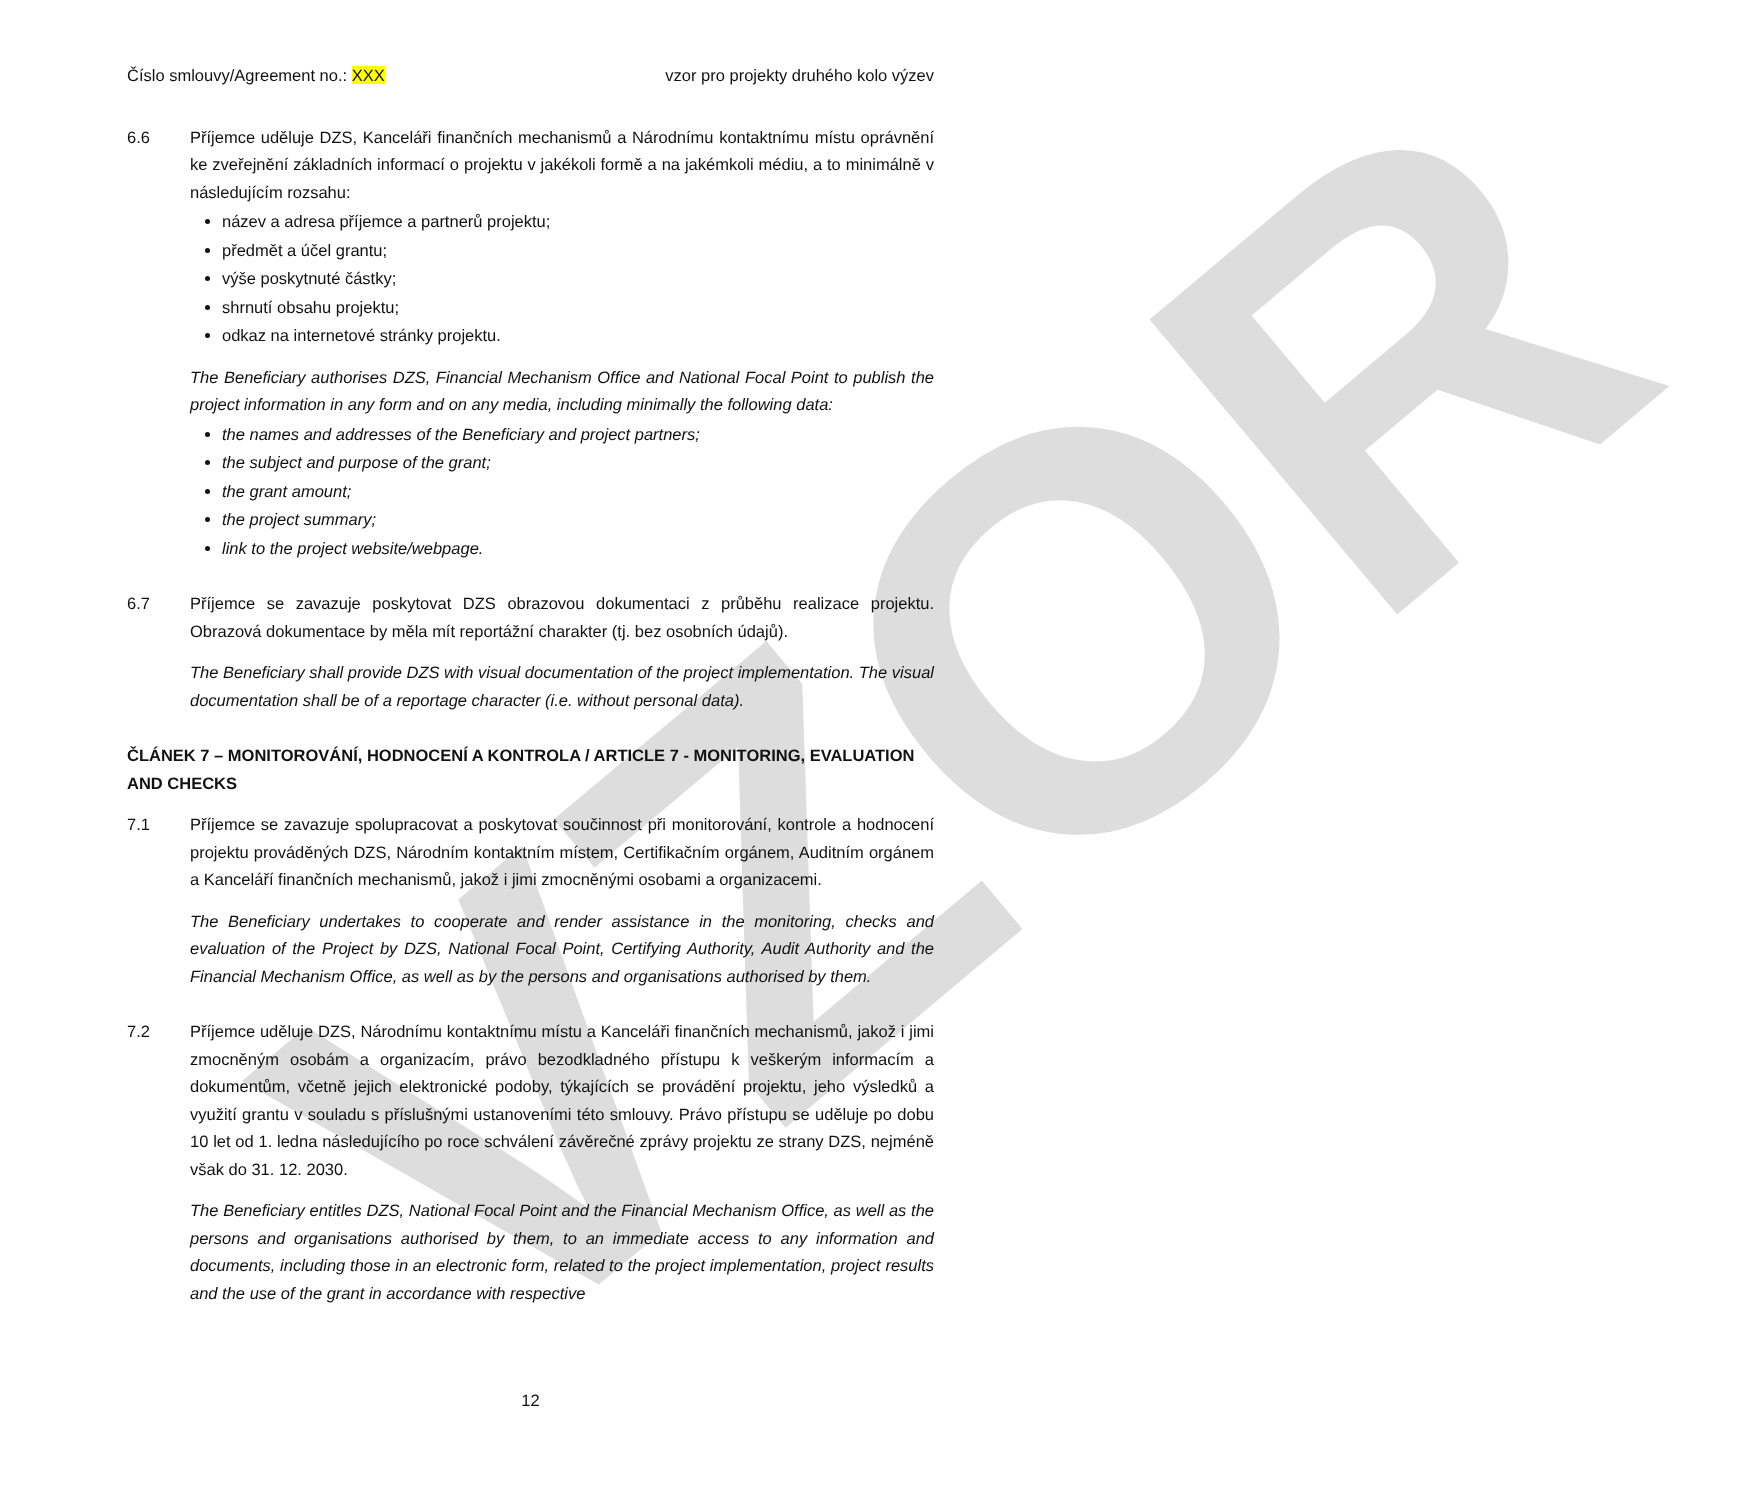VZOR
Číslo smlouvy/Agreement no.: XXX vzor pro projekty druhého kolo výzev
6.6 Příjemce uděluje DZS, Kanceláři finančních mechanismů a Národnímu kontaktnímu místu oprávnění ke zveřejnění základních informací o projektu v jakékoli formě a na jakémkoli médiu, a to minimálně v následujícím rozsahu:
název a adresa příjemce a partnerů projektu;
předmět a účel grantu;
výše poskytnuté částky;
shrnutí obsahu projektu;
odkaz na internetové stránky projektu.
The Beneficiary authorises DZS, Financial Mechanism Office and National Focal Point to publish the project information in any form and on any media, including minimally the following data:
the names and addresses of the Beneficiary and project partners;
the subject and purpose of the grant;
the grant amount;
the project summary;
link to the project website/webpage.
6.7 Příjemce se zavazuje poskytovat DZS obrazovou dokumentaci z průběhu realizace projektu. Obrazová dokumentace by měla mít reportážní charakter (tj. bez osobních údajů).
The Beneficiary shall provide DZS with visual documentation of the project implementation. The visual documentation shall be of a reportage character (i.e. without personal data).
ČLÁNEK 7 – MONITOROVÁNÍ, HODNOCENÍ A KONTROLA / ARTICLE 7 - MONITORING, EVALUATION AND CHECKS
7.1 Příjemce se zavazuje spolupracovat a poskytovat součinnost při monitorování, kontrole a hodnocení projektu prováděných DZS, Národním kontaktním místem, Certifikačním orgánem, Auditním orgánem a Kanceláří finančních mechanismů, jakož i jimi zmocněnými osobami a organizacemi.
The Beneficiary undertakes to cooperate and render assistance in the monitoring, checks and evaluation of the Project by DZS, National Focal Point, Certifying Authority, Audit Authority and the Financial Mechanism Office, as well as by the persons and organisations authorised by them.
7.2 Příjemce uděluje DZS, Národnímu kontaktnímu místu a Kanceláři finančních mechanismů, jakož i jimi zmocněným osobám a organizacím, právo bezodkladného přístupu k veškerým informacím a dokumentům, včetně jejich elektronické podoby, týkajících se provádění projektu, jeho výsledků a využití grantu v souladu s příslušnými ustanoveními této smlouvy. Právo přístupu se uděluje po dobu 10 let od 1. ledna následujícího po roce schválení závěrečné zprávy projektu ze strany DZS, nejméně však do 31. 12. 2030.
The Beneficiary entitles DZS, National Focal Point and the Financial Mechanism Office, as well as the persons and organisations authorised by them, to an immediate access to any information and documents, including those in an electronic form, related to the project implementation, project results and the use of the grant in accordance with respective
12